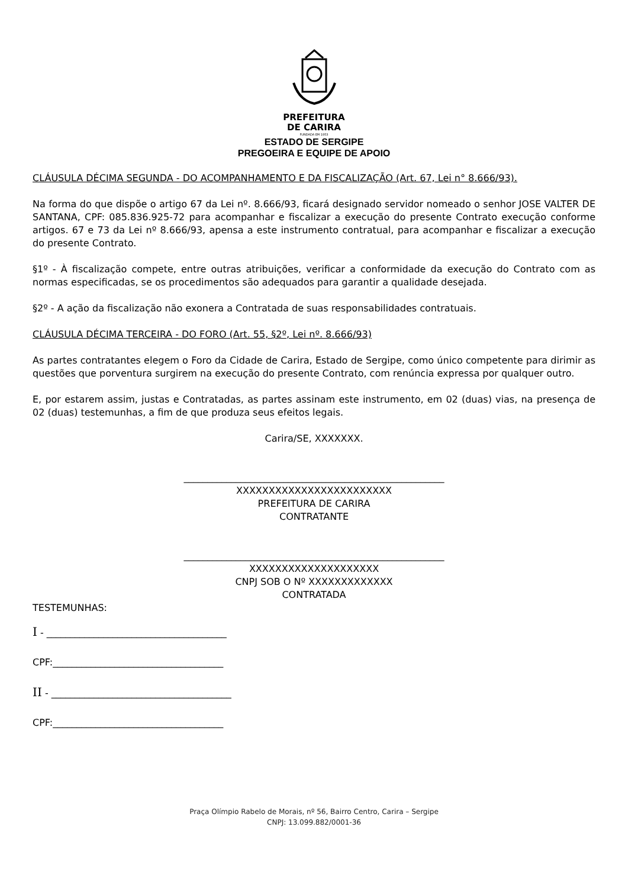PREFEITURA
DE CARIRA
FUNDADA EM 1953
ESTADO DE SERGIPE
PREGOEIRA E EQUIPE DE APOIO
CLÁUSULA DÉCIMA SEGUNDA - DO ACOMPANHAMENTO E DA FISCALIZAÇÃO (Art. 67, Lei n° 8.666/93).
Na forma do que dispõe o artigo 67 da Lei nº. 8.666/93, ficará designado servidor nomeado o senhor JOSE VALTER DE SANTANA, CPF: 085.836.925-72 para acompanhar e fiscalizar a execução do presente Contrato execução conforme artigos. 67 e 73 da Lei nº 8.666/93, apensa a este instrumento contratual, para acompanhar e fiscalizar a execução do presente Contrato.
§1º - À fiscalização compete, entre outras atribuições, verificar a conformidade da execução do Contrato com as normas especificadas, se os procedimentos são adequados para garantir a qualidade desejada.
§2º - A ação da fiscalização não exonera a Contratada de suas responsabilidades contratuais.
CLÁUSULA DÉCIMA TERCEIRA - DO FORO (Art. 55, §2º, Lei nº. 8.666/93)
As partes contratantes elegem o Foro da Cidade de Carira, Estado de Sergipe, como único competente para dirimir as questões que porventura surgirem na execução do presente Contrato, com renúncia expressa por qualquer outro.
E, por estarem assim, justas e Contratadas, as partes assinam este instrumento, em 02 (duas) vias, na presença de 02 (duas) testemunhas, a fim de que produza seus efeitos legais.
Carira/SE, XXXXXXX.
_______________________________________________________
XXXXXXXXXXXXXXXXXXXXXXXX
PREFEITURA DE CARIRA
CONTRATANTE
_______________________________________________________
XXXXXXXXXXXXXXXXXXXX
CNPJ SOB O Nº XXXXXXXXXXXXX
CONTRATADA
TESTEMUNHAS:
I - ______________________________________
CPF:____________________________________
II - ______________________________________
CPF:____________________________________
Praça Olímpio Rabelo de Morais, nº 56, Bairro Centro, Carira – Sergipe
CNPJ: 13.099.882/0001-36